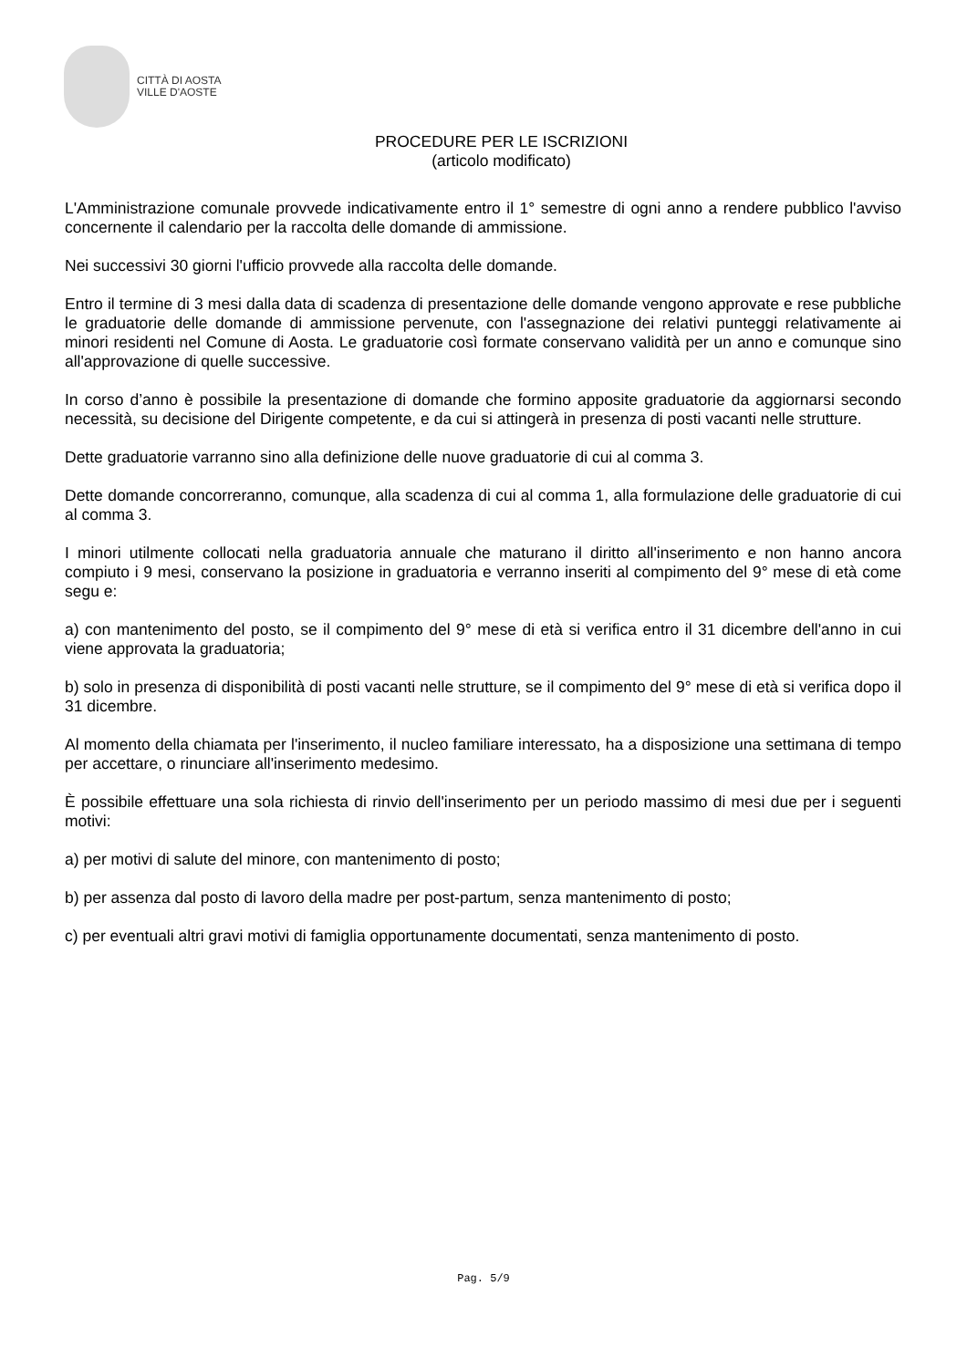CITTÀ DI AOSTA
VILLE D'AOSTE
PROCEDURE PER LE ISCRIZIONI
(articolo modificato)
L'Amministrazione comunale provvede indicativamente entro il 1° semestre di ogni anno a rendere pubblico l'avviso concernente il calendario per la raccolta delle domande di ammissione.
Nei successivi 30 giorni l'ufficio provvede alla raccolta delle domande.
Entro il termine di 3 mesi dalla data di scadenza di presentazione delle domande vengono approvate e rese pubbliche le graduatorie delle domande di ammissione pervenute, con l'assegnazione dei relativi punteggi relativamente ai minori residenti nel Comune di Aosta. Le graduatorie così formate conservano validità per un anno e comunque sino all'approvazione di quelle successive.
In corso d’anno è possibile la presentazione di domande che formino apposite graduatorie da aggiornarsi secondo necessità, su decisione del Dirigente competente, e da cui si attingerà in presenza di posti vacanti nelle strutture.
Dette graduatorie varranno sino alla definizione delle nuove graduatorie di cui al comma 3.
Dette domande concorreranno, comunque, alla scadenza di cui al comma 1, alla formulazione delle graduatorie di cui al comma 3.
I minori utilmente collocati nella graduatoria annuale che maturano il diritto all'inserimento e non hanno ancora compiuto i 9 mesi, conservano la posizione in graduatoria e verranno inseriti al compimento del 9° mese di età come segu e:
a) con mantenimento del posto, se il compimento del 9° mese di età si verifica entro il 31 dicembre dell'anno in cui viene approvata la graduatoria;
b) solo in presenza di disponibilità di posti vacanti nelle strutture, se il compimento del 9° mese di età si verifica dopo il 31 dicembre.
Al momento della chiamata per l'inserimento, il nucleo familiare interessato, ha a disposizione una settimana di tempo per accettare, o rinunciare all'inserimento medesimo.
È possibile effettuare una sola richiesta di rinvio dell'inserimento per un periodo massimo di mesi due per i seguenti motivi:
a) per motivi di salute del minore, con mantenimento di posto;
b) per assenza dal posto di lavoro della madre per post-partum, senza mantenimento di posto;
c) per eventuali altri gravi motivi di famiglia opportunamente documentati, senza mantenimento di posto.
Pag. 5/9